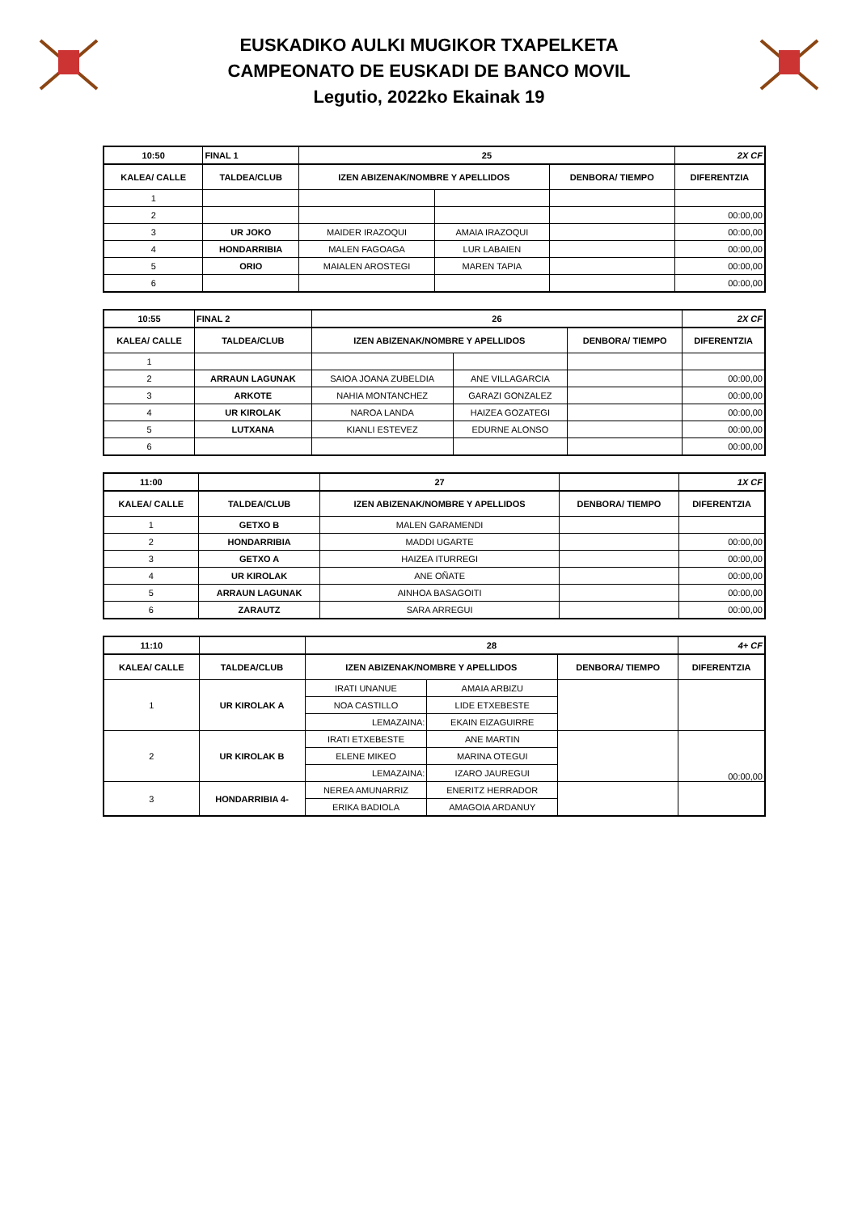EUSKADIKO AULKI MUGIKOR TXAPELKETA
CAMPEONATO DE EUSKADI DE BANCO MOVIL
Legutio, 2022ko Ekainak 19
| 10:50 | FINAL 1 | 25 | | | 2X CF |
| KALEA/ CALLE | TALDEA/CLUB | IZEN ABIZENAK/NOMBRE Y APELLIDOS | | DENBORA/ TIEMPO | DIFERENTZIA |
| 1 | | | | | |
| 2 | | | | | 00:00,00 |
| 3 | UR JOKO | MAIDER IRAZOQUI | AMAIA IRAZOQUI | | 00:00,00 |
| 4 | HONDARRIBIA | MALEN FAGOAGA | LUR LABAIEN | | 00:00,00 |
| 5 | ORIO | MAIALEN AROSTEGI | MAREN TAPIA | | 00:00,00 |
| 6 | | | | | 00:00,00 |
| 10:55 | FINAL 2 | 26 | | | 2X CF |
| KALEA/ CALLE | TALDEA/CLUB | IZEN ABIZENAK/NOMBRE Y APELLIDOS | | DENBORA/ TIEMPO | DIFERENTZIA |
| 1 | | | | | |
| 2 | ARRAUN LAGUNAK | SAIOA JOANA ZUBELDIA | ANE VILLAGARCIA | | 00:00,00 |
| 3 | ARKOTE | NAHIA MONTANCHEZ | GARAZI GONZALEZ | | 00:00,00 |
| 4 | UR KIROLAK | NAROA LANDA | HAIZEA GOZATEGI | | 00:00,00 |
| 5 | LUTXANA | KIANLI ESTEVEZ | EDURNE ALONSO | | 00:00,00 |
| 6 | | | | | 00:00,00 |
| 11:00 | | 27 | | 1X CF |
| KALEA/ CALLE | TALDEA/CLUB | IZEN ABIZENAK/NOMBRE Y APELLIDOS | DENBORA/ TIEMPO | DIFERENTZIA |
| 1 | GETXO B | MALEN GARAMENDI | | |
| 2 | HONDARRIBIA | MADDI UGARTE | | 00:00,00 |
| 3 | GETXO A | HAIZEA ITURREGI | | 00:00,00 |
| 4 | UR KIROLAK | ANE OÑATE | | 00:00,00 |
| 5 | ARRAUN LAGUNAK | AINHOA BASAGOITI | | 00:00,00 |
| 6 | ZARAUTZ | SARA ARREGUI | | 00:00,00 |
| 11:10 | | 28 | | | 4+ CF |
| KALEA/ CALLE | TALDEA/CLUB | IZEN ABIZENAK/NOMBRE Y APELLIDOS | | DENBORA/ TIEMPO | DIFERENTZIA |
| 1 | UR KIROLAK A | IRATI UNANUE | AMAIA ARBIZU | | |
| | | NOA CASTILLO | LIDE ETXEBESTE | | |
| | | LEMAZAINA: | EKAIN EIZAGUIRRE | | |
| 2 | UR KIROLAK B | IRATI ETXEBESTE | ANE MARTIN | | 00:00,00 |
| | | ELENE MIKEO | MARINA OTEGUI | | |
| | | LEMAZAINA: | IZARO JAUREGUI | | |
| 3 | HONDARRIBIA 4- | NEREA AMUNARRIZ | ENERITZ HERRADOR | | |
| | | ERIKA BADIOLA | AMAGOIA ARDANUY | | |